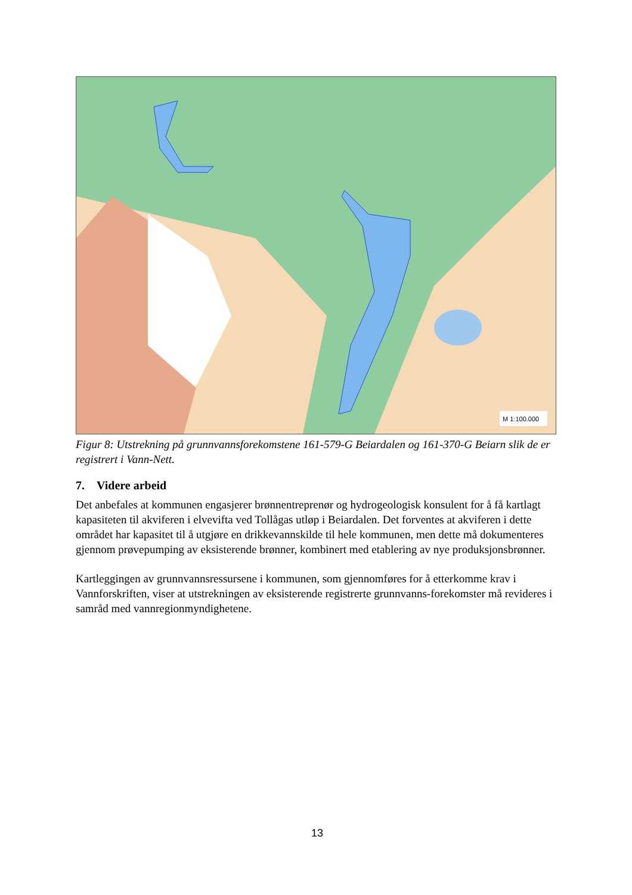M 1:100.000
Figur 8: Utstrekning på grunnvannsforekomstene 161-579-G Beiardalen og 161-370-G Beiarn slik de er registrert i Vann-Nett.
7. Videre arbeid
Det anbefales at kommunen engasjerer brønnentreprenør og hydrogeologisk konsulent for å få kartlagt kapasiteten til akviferen i elvevifta ved Tollågas utløp i Beiardalen. Det forventes at akviferen i dette området har kapasitet til å utgjøre en drikkevannskilde til hele kommunen, men dette må dokumenteres gjennom prøvepumping av eksisterende brønner, kombinert med etablering av nye produksjonsbrønner.
Kartleggingen av grunnvannsressursene i kommunen, som gjennomføres for å etterkomme krav i Vannforskriften, viser at utstrekningen av eksisterende registrerte grunnvanns-forekomster må revideres i samråd med vannregionmyndighetene.
13